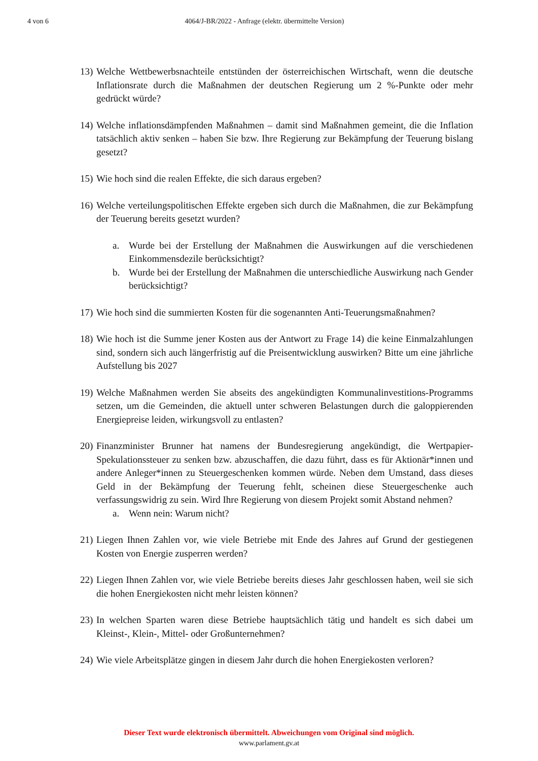4 von 6 4064/J-BR/2022 - Anfrage (elektr. übermittelte Version)
13) Welche Wettbewerbsnachteile entstünden der österreichischen Wirtschaft, wenn die deutsche Inflationsrate durch die Maßnahmen der deutschen Regierung um 2 %-Punkte oder mehr gedrückt würde?
14) Welche inflationsdämpfenden Maßnahmen – damit sind Maßnahmen gemeint, die die Inflation tatsächlich aktiv senken – haben Sie bzw. Ihre Regierung zur Bekämpfung der Teuerung bislang gesetzt?
15) Wie hoch sind die realen Effekte, die sich daraus ergeben?
16) Welche verteilungspolitischen Effekte ergeben sich durch die Maßnahmen, die zur Bekämpfung der Teuerung bereits gesetzt wurden?
a. Wurde bei der Erstellung der Maßnahmen die Auswirkungen auf die verschiedenen Einkommensdezile berücksichtigt?
b. Wurde bei der Erstellung der Maßnahmen die unterschiedliche Auswirkung nach Gender berücksichtigt?
17) Wie hoch sind die summierten Kosten für die sogenannten Anti-Teuerungsmaßnahmen?
18) Wie hoch ist die Summe jener Kosten aus der Antwort zu Frage 14) die keine Einmalzahlungen sind, sondern sich auch längerfristig auf die Preisentwicklung auswirken? Bitte um eine jährliche Aufstellung bis 2027
19) Welche Maßnahmen werden Sie abseits des angekündigten Kommunalinvestitions-Programms setzen, um die Gemeinden, die aktuell unter schweren Belastungen durch die galoppierenden Energiepreise leiden, wirkungsvoll zu entlasten?
20) Finanzminister Brunner hat namens der Bundesregierung angekündigt, die Wertpapier-Spekulationssteuer zu senken bzw. abzuschaffen, die dazu führt, dass es für Aktionär*innen und andere Anleger*innen zu Steuergeschenken kommen würde. Neben dem Umstand, dass dieses Geld in der Bekämpfung der Teuerung fehlt, scheinen diese Steuergeschenke auch verfassungswidrig zu sein. Wird Ihre Regierung von diesem Projekt somit Abstand nehmen?
a. Wenn nein: Warum nicht?
21) Liegen Ihnen Zahlen vor, wie viele Betriebe mit Ende des Jahres auf Grund der gestiegenen Kosten von Energie zusperren werden?
22) Liegen Ihnen Zahlen vor, wie viele Betriebe bereits dieses Jahr geschlossen haben, weil sie sich die hohen Energiekosten nicht mehr leisten können?
23) In welchen Sparten waren diese Betriebe hauptsächlich tätig und handelt es sich dabei um Kleinst-, Klein-, Mittel- oder Großunternehmen?
24) Wie viele Arbeitsplätze gingen in diesem Jahr durch die hohen Energiekosten verloren?
Dieser Text wurde elektronisch übermittelt. Abweichungen vom Original sind möglich.
www.parlament.gv.at